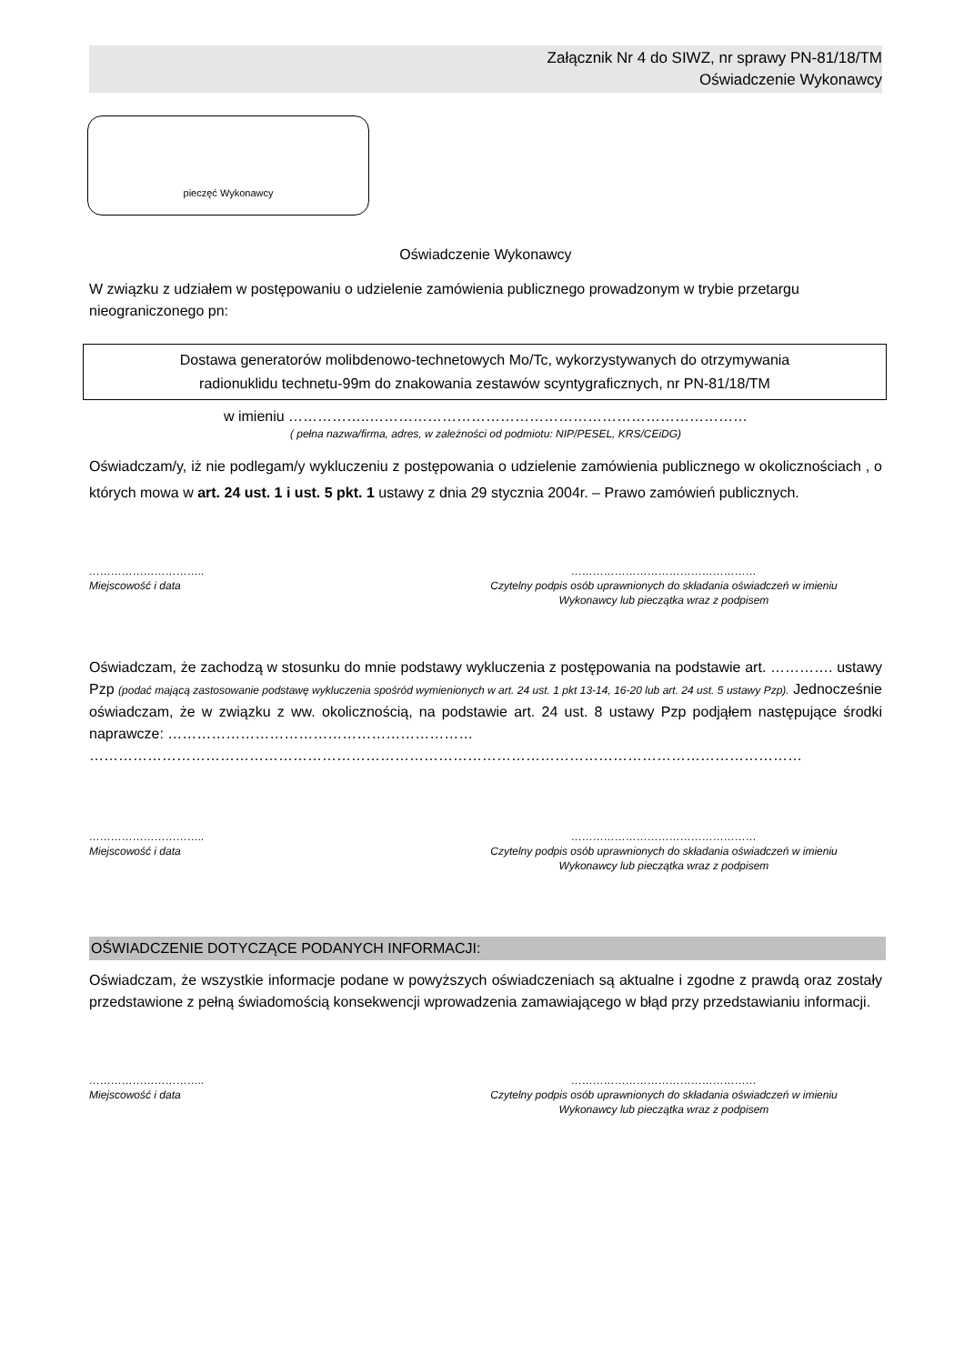Załącznik Nr 4 do SIWZ, nr sprawy PN-81/18/TM
Oświadczenie Wykonawcy
pieczęć Wykonawcy
Oświadczenie Wykonawcy
W związku z udziałem w postępowaniu o udzielenie zamówienia publicznego prowadzonym w trybie przetargu nieograniczonego pn:
Dostawa generatorów molibdenowo-technetowych Mo/Tc, wykorzystywanych do otrzymywania
radionuklidu technetu-99m do znakowania zestawów scyntygraficznych, nr PN-81/18/TM
w imieniu ……………..……………………………………………………………………
( pełna nazwa/firma, adres, w zależności od podmiotu: NIP/PESEL, KRS/CEiDG)
Oświadczam/y, iż nie podlegam/y wykluczeniu z postępowania o udzielenie zamówienia publicznego w okolicznościach , o których mowa w art. 24 ust. 1 i ust. 5 pkt. 1 ustawy z dnia 29 stycznia 2004r. – Prawo zamówień publicznych.
…………………………..
Miejscowość i data
……………………………………………
Czytelny podpis osób uprawnionych do składania oświadczeń w imieniu
Wykonawcy lub pieczątka wraz z podpisem
Oświadczam, że zachodzą w stosunku do mnie podstawy wykluczenia z postępowania na podstawie art. …………. ustawy Pzp (podać mającą zastosowanie podstawę wykluczenia spośród wymienionych w art. 24 ust. 1 pkt 13-14, 16-20 lub art. 24 ust. 5 ustawy Pzp). Jednocześnie oświadczam, że w związku z ww. okolicznością, na podstawie art. 24 ust. 8 ustawy Pzp podjąłem następujące środki naprawcze: ………………………………………………………
…………………………………………………………………………………………………………………………………
…………………………..
Miejscowość i data
……………………………………………
Czytelny podpis osób uprawnionych do składania oświadczeń w imieniu
Wykonawcy lub pieczątka wraz z podpisem
OŚWIADCZENIE DOTYCZĄCE PODANYCH INFORMACJI:
Oświadczam, że wszystkie informacje podane w powyższych oświadczeniach są aktualne i zgodne z prawdą oraz zostały przedstawione z pełną świadomością konsekwencji wprowadzenia zamawiającego w błąd przy przedstawianiu informacji.
…………………………..
Miejscowość i data
……………………………………………
Czytelny podpis osób uprawnionych do składania oświadczeń w imieniu
Wykonawcy lub pieczątka wraz z podpisem